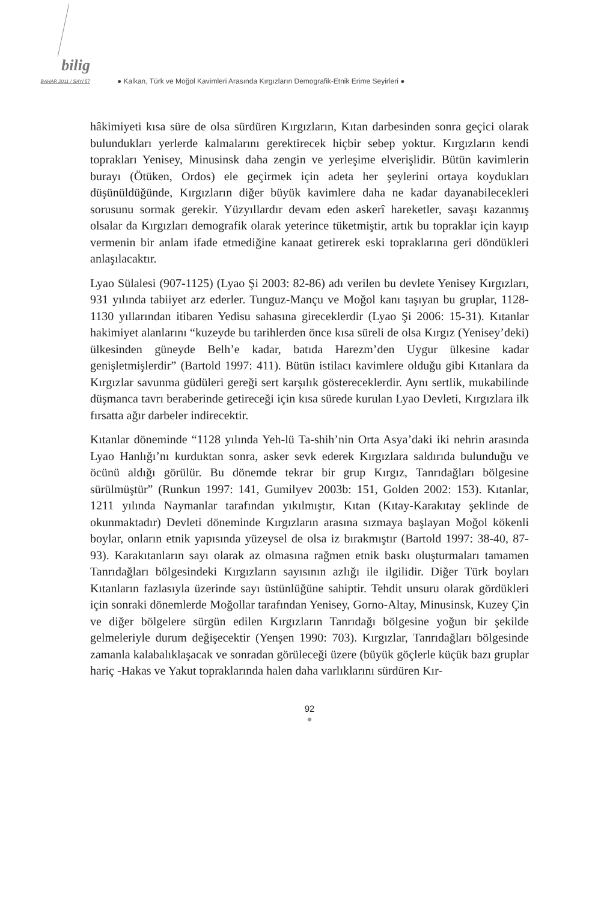bilig
BAHAR 2011 / SAYI 57
● Kalkan, Türk ve Moğol Kavimleri Arasında Kırgızların Demografik-Etnik Erime Seyirleri ●
hâkimiyeti kısa süre de olsa sürdüren Kırgızların, Kıtan darbesinden sonra geçici olarak bulundukları yerlerde kalmalarını gerektirecek hiçbir sebep yoktur. Kırgızların kendi toprakları Yenisey, Minusinsk daha zengin ve yerleşime elverişlidir. Bütün kavimlerin burayı (Ötüken, Ordos) ele geçirmek için adeta her şeylerini ortaya koydukları düşünüldüğünde, Kırgızların diğer büyük kavimlere daha ne kadar dayanabilecekleri sorusunu sormak gerekir. Yüzyıllardır devam eden askerî hareketler, savaşı kazanmış olsalar da Kırgızları demografik olarak yeterince tüketmiştir, artık bu topraklar için kayıp vermenin bir anlam ifade etmediğine kanaat getirerek eski topraklarına geri döndükleri anlaşılacaktır.
Lyao Sülalesi (907-1125) (Lyao Şi 2003: 82-86) adı verilen bu devlete Yenisey Kırgızları, 931 yılında tabiiyet arz ederler. Tunguz-Mançu ve Moğol kanı taşıyan bu gruplar, 1128-1130 yıllarından itibaren Yedisu sahasına gireceklerdir (Lyao Şi 2006: 15-31). Kıtanlar hakimiyet alanlarını “kuzeyde bu tarihlerden önce kısa süreli de olsa Kırgız (Yenisey’deki) ülkesinden güneyde Belh’e kadar, batıda Harezm’den Uygur ülkesine kadar genişletmişlerdir” (Bartold 1997: 411). Bütün istilacı kavimlere olduğu gibi Kıtanlara da Kırgızlar savunma güdüleri gereği sert karşılık göstereceklerdir. Aynı sertlik, mukabilinde düşmanca tavrı beraberinde getireceği için kısa sürede kurulan Lyao Devleti, Kırgızlara ilk fırsatta ağır darbeler indirecektir.
Kıtanlar döneminde “1128 yılında Yeh-lü Ta-shih’nin Orta Asya’daki iki nehrin arasında Lyao Hanlığı’nı kurduktan sonra, asker sevk ederek Kırgızlara saldırıda bulunduğu ve öcünü aldığı görülür. Bu dönemde tekrar bir grup Kırgız, Tanrıdağları bölgesine sürülmüştür” (Runkun 1997: 141, Gumilyev 2003b: 151, Golden 2002: 153). Kıtanlar, 1211 yılında Naymanlar tarafından yıkılmıştır, Kıtan (Kıtay-Karakıtay şeklinde de okunmaktadır) Devleti döneminde Kırgızların arasına sızmaya başlayan Moğol kökenli boylar, onların etnik yapısında yüzeysel de olsa iz bırakmıştır (Bartold 1997: 38-40, 87-93). Karakıtanların sayı olarak az olmasına rağmen etnik baskı oluşturmaları tamamen Tanrıdağları bölgesindeki Kırgızların sayısının azlığı ile ilgilidir. Diğer Türk boyları Kıtanların fazlasıyla üzerinde sayı üstünlüğüne sahiptir. Tehdit unsuru olarak gördükleri için sonraki dönemlerde Moğollar tarafından Yenisey, Gorno-Altay, Minusinsk, Kuzey Çin ve diğer bölgelere sürgün edilen Kırgızların Tanrıdağı bölgesine yoğun bir şekilde gelmeleriyle durum değişecektir (Yenşen 1990: 703). Kırgızlar, Tanrıdağları bölgesinde zamanla kalabalıklaşacak ve sonradan görüleceği üzere (büyük göçlerle küçük bazı gruplar hariç -Hakas ve Yakut topraklarında halen daha varlıklarını sürdüren Kır-
92
●